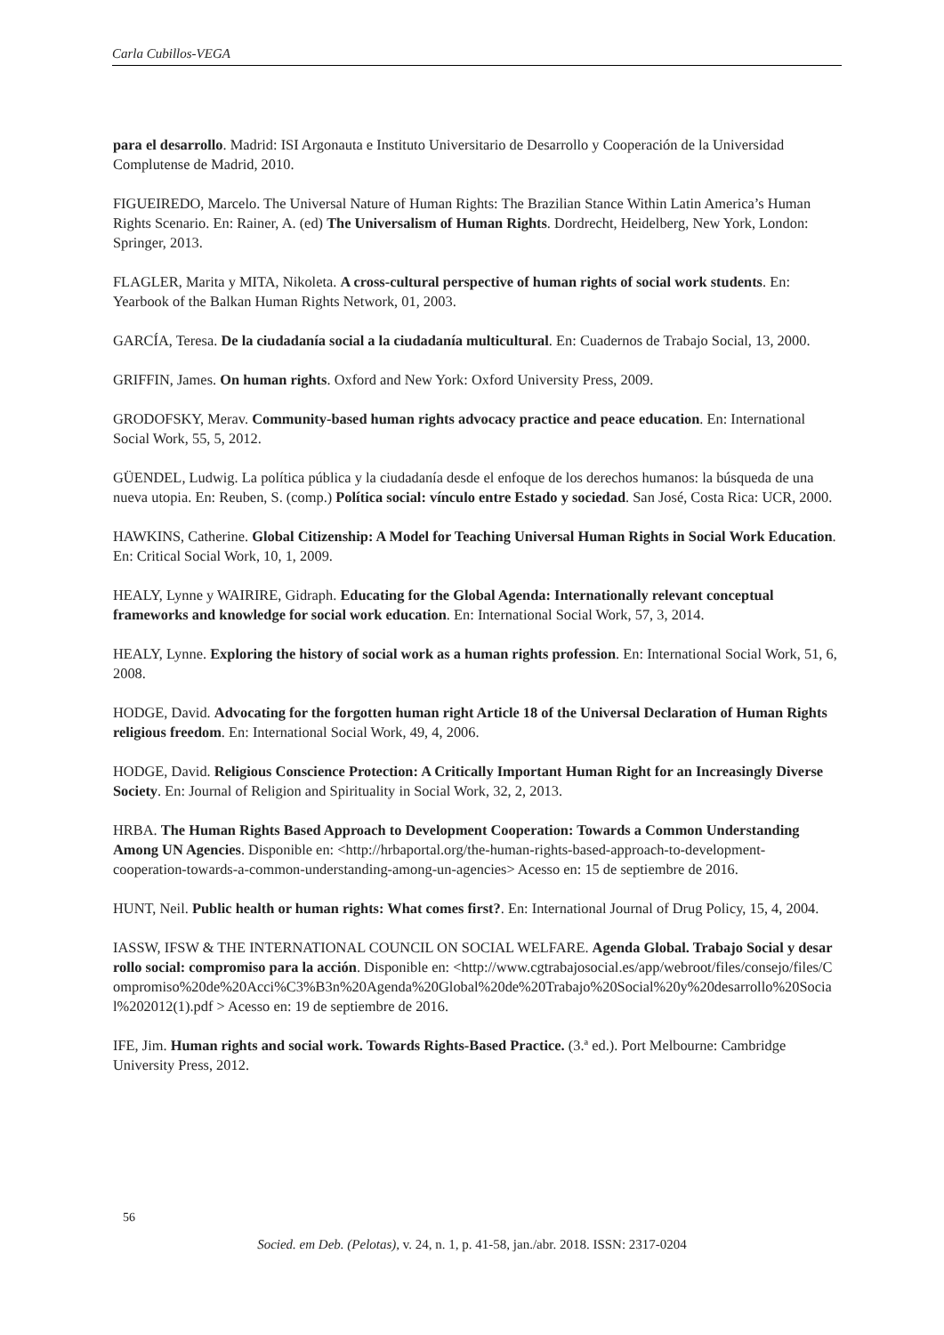Carla Cubillos-VEGA
para el desarrollo. Madrid: ISI Argonauta e Instituto Universitario de Desarrollo y Cooperación de la Universidad Complutense de Madrid, 2010.
FIGUEIREDO, Marcelo. The Universal Nature of Human Rights: The Brazilian Stance Within Latin America’s Human Rights Scenario. En: Rainer, A. (ed) The Universalism of Human Rights. Dordrecht, Heidelberg, New York, London: Springer, 2013.
FLAGLER, Marita y MITA, Nikoleta. A cross-cultural perspective of human rights of social work students. En: Yearbook of the Balkan Human Rights Network, 01, 2003.
GARCÍA, Teresa. De la ciudadanía social a la ciudadanía multicultural. En: Cuadernos de Trabajo Social, 13, 2000.
GRIFFIN, James. On human rights. Oxford and New York: Oxford University Press, 2009.
GRODOFSKY, Merav. Community-based human rights advocacy practice and peace education. En: International Social Work, 55, 5, 2012.
GÜENDEL, Ludwig. La política pública y la ciudadanía desde el enfoque de los derechos humanos: la búsqueda de una nueva utopia. En: Reuben, S. (comp.) Política social: vínculo entre Estado y sociedad. San José, Costa Rica: UCR, 2000.
HAWKINS, Catherine. Global Citizenship: A Model for Teaching Universal Human Rights in Social Work Education. En: Critical Social Work, 10, 1, 2009.
HEALY, Lynne y WAIRIRE, Gidraph. Educating for the Global Agenda: Internationally relevant conceptual frameworks and knowledge for social work education. En: International Social Work, 57, 3, 2014.
HEALY, Lynne. Exploring the history of social work as a human rights profession. En: International Social Work, 51, 6, 2008.
HODGE, David. Advocating for the forgotten human right Article 18 of the Universal Declaration of Human Rights religious freedom. En: International Social Work, 49, 4, 2006.
HODGE, David. Religious Conscience Protection: A Critically Important Human Right for an Increasingly Diverse Society. En: Journal of Religion and Spirituality in Social Work, 32, 2, 2013.
HRBA. The Human Rights Based Approach to Development Cooperation: Towards a Common Understanding Among UN Agencies. Disponible en: <http://hrbaportal.org/the-human-rights-based-approach-to-development-cooperation-towards-a-common-understanding-among-un-agencies> Acesso en: 15 de septiembre de 2016.
HUNT, Neil. Public health or human rights: What comes first?. En: International Journal of Drug Policy, 15, 4, 2004.
IASSW, IFSW & THE INTERNATIONAL COUNCIL ON SOCIAL WELFARE. Agenda Global. Trabajo Social y desarrollo social: compromiso para la acción. Disponible en: <http://www.cgtrabajosocial.es/app/webroot/files/consejo/files/Compromiso%20de%20Acci%C3%B3n%20Agenda%20Global%20de%20Trabajo%20Social%20y%20desarrollo%20Social%202012(1).pdf > Acesso en: 19 de septiembre de 2016.
IFE, Jim. Human rights and social work. Towards Rights-Based Practice. (3.ª ed.). Port Melbourne: Cambridge University Press, 2012.
56
Socied. em Deb. (Pelotas), v. 24, n. 1, p. 41-58, jan./abr. 2018. ISSN: 2317-0204